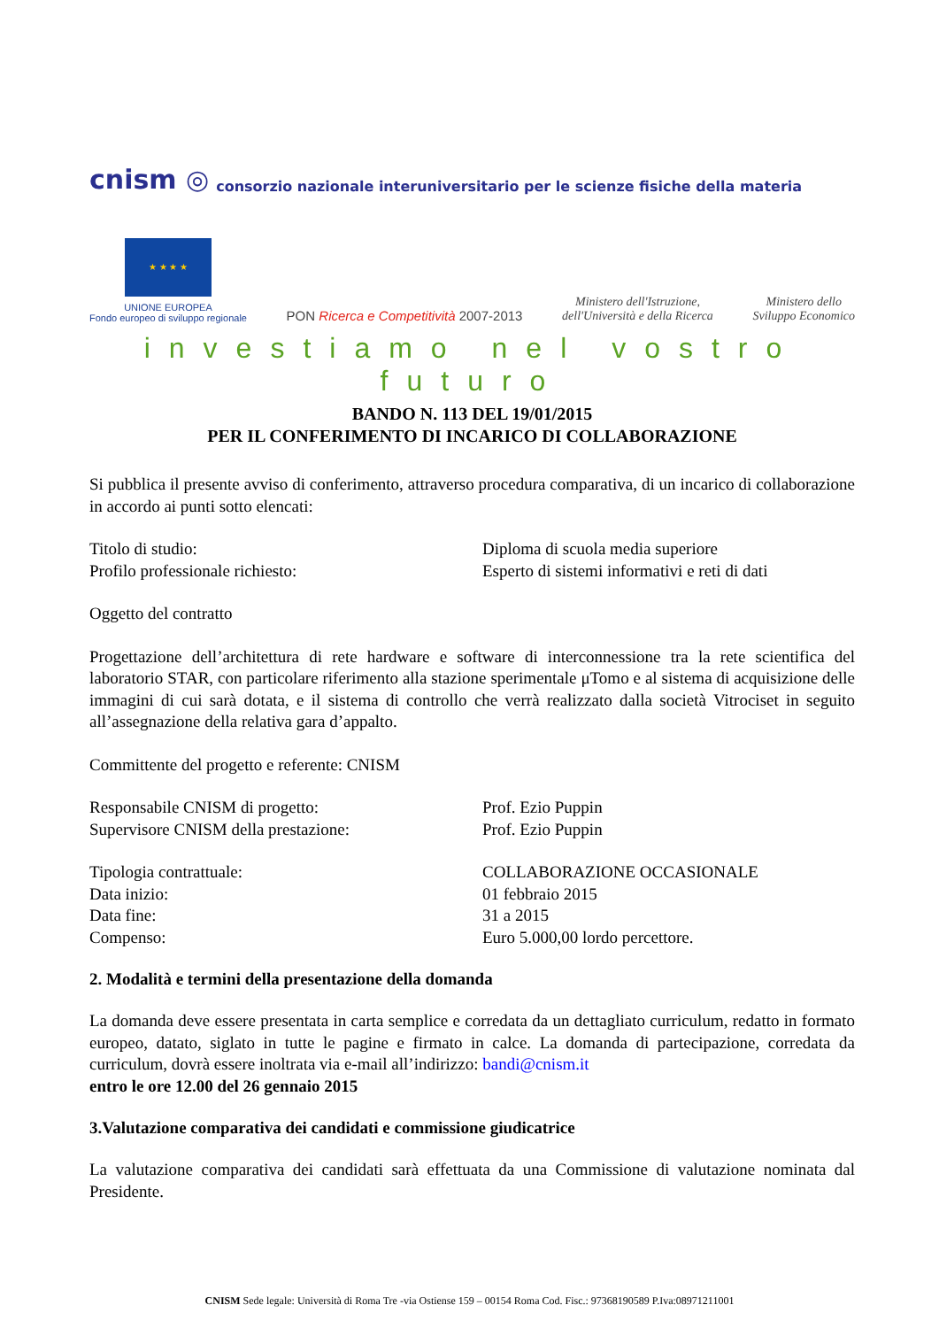cnism ◎
consorzio nazionale interuniversitario per le scienze fisiche della materia
★ ★ ★ ★
UNIONE EUROPEA
Fondo europeo di sviluppo regionale
PON Ricerca e Competitività 2007-2013
Ministero dell'Istruzione,
dell'Università e della Ricerca
Ministero dello
Sviluppo Economico
investiamo nel vostro futuro
BANDO N. 113 DEL 19/01/2015
PER IL CONFERIMENTO DI INCARICO DI COLLABORAZIONE
Si pubblica il presente avviso di conferimento, attraverso procedura comparativa, di un incarico di collaborazione in accordo ai punti sotto elencati:
Titolo di studio: Diploma di scuola media superiore
Profilo professionale richiesto: Esperto di sistemi informativi e reti di dati
Oggetto del contratto
Progettazione dell’architettura di rete hardware e software di interconnessione tra la rete scientifica del laboratorio STAR, con particolare riferimento alla stazione sperimentale μTomo e al sistema di acquisizione delle immagini di cui sarà dotata, e il sistema di controllo che verrà realizzato dalla società Vitrociset in seguito all’assegnazione della relativa gara d’appalto.
Committente del progetto e referente: CNISM
Responsabile CNISM di progetto: Prof. Ezio Puppin
Supervisore CNISM della prestazione: Prof. Ezio Puppin
Tipologia contrattuale: COLLABORAZIONE OCCASIONALE
Data inizio: 01 febbraio 2015
Data fine: 31 a 2015
Compenso: Euro 5.000,00 lordo percettore.
2. Modalità e termini della presentazione della domanda
La domanda deve essere presentata in carta semplice e corredata da un dettagliato curriculum, redatto in formato europeo, datato, siglato in tutte le pagine e firmato in calce. La domanda di partecipazione, corredata da curriculum, dovrà essere inoltrata via e-mail all’indirizzo: bandi@cnism.it
entro le ore 12.00 del 26 gennaio 2015
3.Valutazione comparativa dei candidati e commissione giudicatrice
La valutazione comparativa dei candidati sarà effettuata da una Commissione di valutazione nominata dal Presidente.
CNISM Sede legale: Università di Roma Tre -via Ostiense 159 – 00154 Roma Cod. Fisc.: 97368190589 P.Iva:08971211001